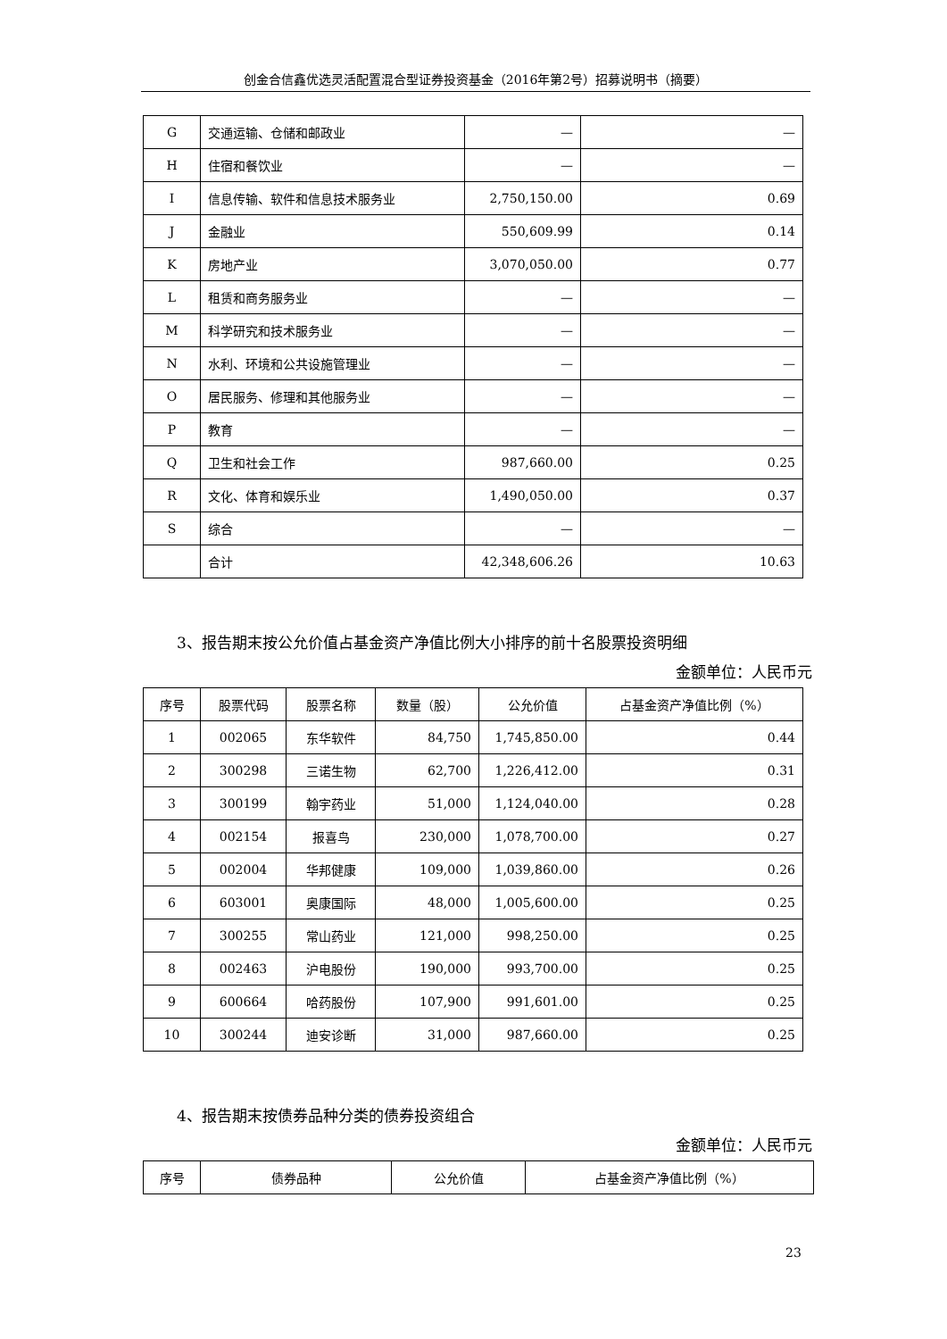创金合信鑫优选灵活配置混合型证券投资基金（2016年第2号）招募说明书（摘要）
| G | 交通运输、仓储和邮政业 | — | — |
| H | 住宿和餐饮业 | — | — |
| I | 信息传输、软件和信息技术服务业 | 2,750,150.00 | 0.69 |
| J | 金融业 | 550,609.99 | 0.14 |
| K | 房地产业 | 3,070,050.00 | 0.77 |
| L | 租赁和商务服务业 | — | — |
| M | 科学研究和技术服务业 | — | — |
| N | 水利、环境和公共设施管理业 | — | — |
| O | 居民服务、修理和其他服务业 | — | — |
| P | 教育 | — | — |
| Q | 卫生和社会工作 | 987,660.00 | 0.25 |
| R | 文化、体育和娱乐业 | 1,490,050.00 | 0.37 |
| S | 综合 | — | — |
| | 合计 | 42,348,606.26 | 10.63 |
3、报告期末按公允价值占基金资产净值比例大小排序的前十名股票投资明细
金额单位：人民币元
| 序号 | 股票代码 | 股票名称 | 数量（股） | 公允价值 | 占基金资产净值比例（%） |
| --- | --- | --- | --- | --- | --- |
| 1 | 002065 | 东华软件 | 84,750 | 1,745,850.00 | 0.44 |
| 2 | 300298 | 三诺生物 | 62,700 | 1,226,412.00 | 0.31 |
| 3 | 300199 | 翰宇药业 | 51,000 | 1,124,040.00 | 0.28 |
| 4 | 002154 | 报喜鸟 | 230,000 | 1,078,700.00 | 0.27 |
| 5 | 002004 | 华邦健康 | 109,000 | 1,039,860.00 | 0.26 |
| 6 | 603001 | 奥康国际 | 48,000 | 1,005,600.00 | 0.25 |
| 7 | 300255 | 常山药业 | 121,000 | 998,250.00 | 0.25 |
| 8 | 002463 | 沪电股份 | 190,000 | 993,700.00 | 0.25 |
| 9 | 600664 | 哈药股份 | 107,900 | 991,601.00 | 0.25 |
| 10 | 300244 | 迪安诊断 | 31,000 | 987,660.00 | 0.25 |
4、报告期末按债券品种分类的债券投资组合
金额单位：人民币元
| 序号 | 债券品种 | 公允价值 | 占基金资产净值比例（%） |
| --- | --- | --- | --- |
23